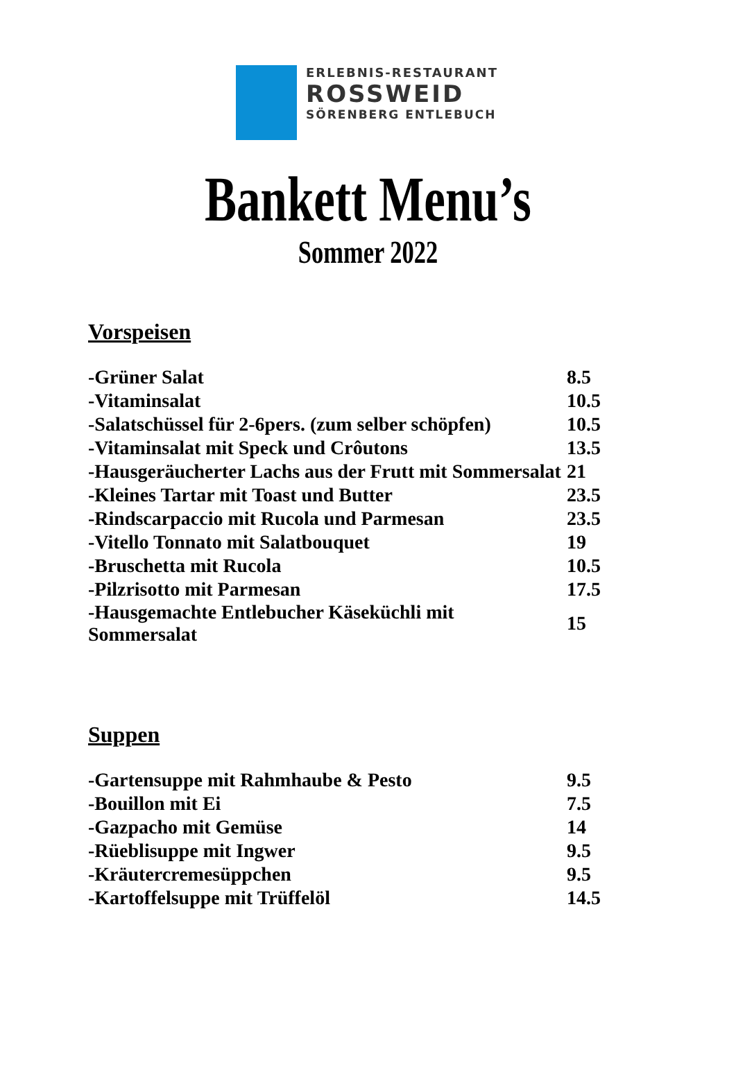ERLEBNIS-RESTAURANT
ROSSWEID
SÖRENBERG ENTLEBUCH
Bankett Menu’s
Sommer 2022
Vorspeisen
| -Grüner Salat | 8.5 |
| -Vitaminsalat | 10.5 |
| -Salatschüssel für 2-6pers. (zum selber schöpfen) | 10.5 |
| -Vitaminsalat mit Speck und Crôutons | 13.5 |
| -Hausgeräucherter Lachs aus der Frutt mit Sommersalat | 21 |
| -Kleines Tartar mit Toast und Butter | 23.5 |
| -Rindscarpaccio mit Rucola und Parmesan | 23.5 |
| -Vitello Tonnato mit Salatbouquet | 19 |
| -Bruschetta mit Rucola | 10.5 |
| -Pilzrisotto mit Parmesan | 17.5 |
| -Hausgemachte Entlebucher Käseküchli mit Sommersalat | 15 |
Suppen
| -Gartensuppe mit Rahmhaube & Pesto | 9.5 |
| -Bouillon mit Ei | 7.5 |
| -Gazpacho mit Gemüse | 14 |
| -Rüeblisuppe mit Ingwer | 9.5 |
| -Kräutercremesüppchen | 9.5 |
| -Kartoffelsuppe mit Trüffelöl | 14.5 |